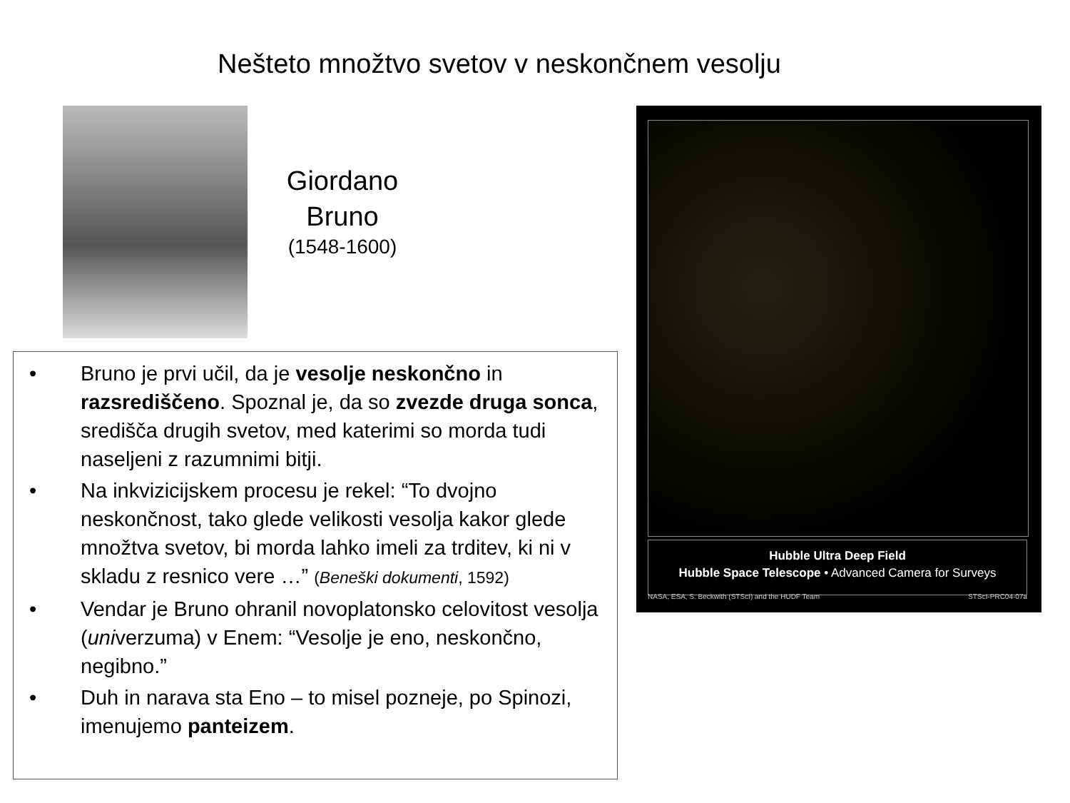Nešteto množtvo svetov v neskončnem vesolju
Giordano
Bruno
(1548-1600)
• Bruno je prvi učil, da je vesolje neskončno in razsrediščeno. Spoznal je, da so zvezde druga sonca, središča drugih svetov, med katerimi so morda tudi naseljeni z razumnimi bitji.
• Na inkvizicijskem procesu je rekel: “To dvojno neskončnost, tako glede velikosti vesolja kakor glede množtva svetov, bi morda lahko imeli za trditev, ki ni v skladu z resnico vere …” (Beneški dokumenti, 1592)
• Vendar je Bruno ohranil novoplatonsko celovitost vesolja (univerzuma) v Enem: “Vesolje je eno, neskončno, negibno.”
• Duh in narava sta Eno – to misel pozneje, po Spinozi, imenujemo panteizem.
Hubble Ultra Deep Field
Hubble Space Telescope • Advanced Camera for Surveys
NASA, ESA, S. Beckwith (STScI) and the HUDF Team STScI-PRC04-07a